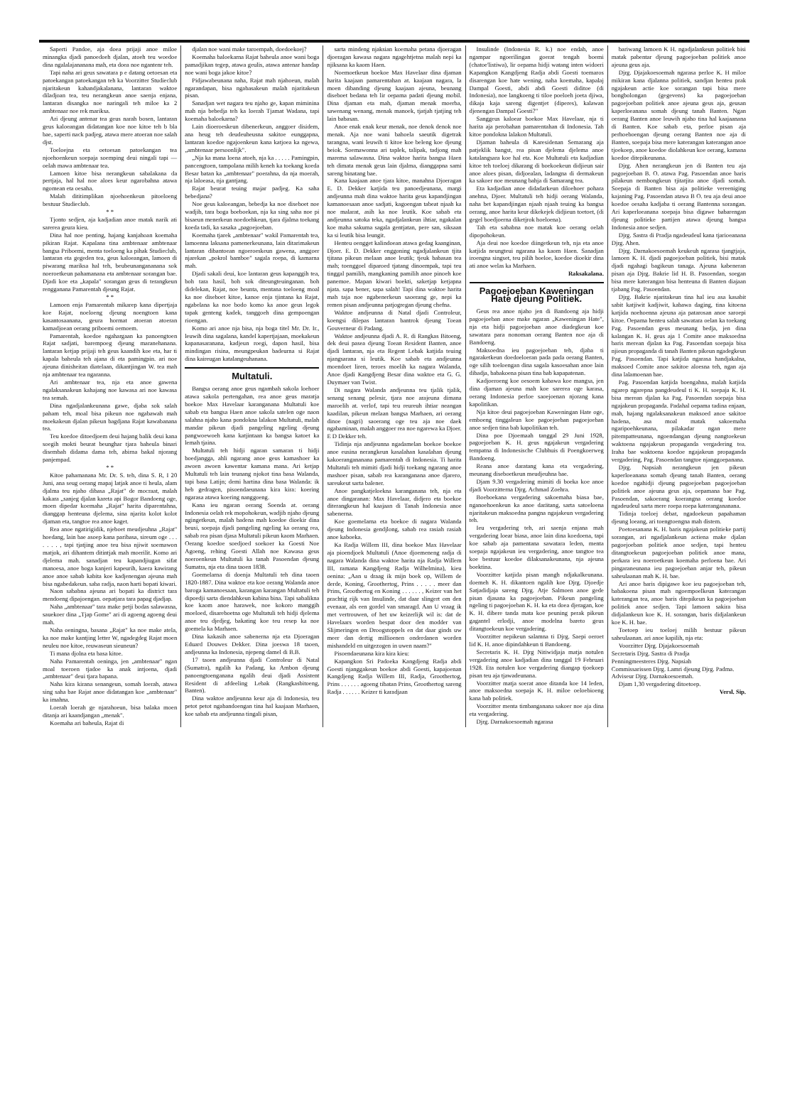Saperti Pandoe, aja doea prijaji anoe miloe minangka djadi panoedoeh djalan, atoeh teu woedoe dina ngalalajananana mah, eta doea noe ngantenr teh.
Tapi naha ari geus sawatara p e datang oetoesan eta patoekangan patoekangan teh ka Voorzitter Studieclub njaritakeun kahandjakalanana, lantaran waktoe diladjoan tea, teu nerangkeun anoe saenja enjana, lantaran disangka noe naringali teh miloe ka 2 ambtenaar noe rek mariksa.
Ari djeung antenar tea geus narah bosen, lantaran geus kaloeangan didatangan koe noe kitoe teh b bla bae, saperti nack padjeg, atawa mere atoeran noe salah djst.
Toeloejna eta oetoesan patoekangan tea njoehoenkeun soepaja soemping deui ningali tapi — oelah mawa ambtenaar tea.
Lamoen kitoe bisa nerangkeun sabalakana da pertjaja, hal hal noe aloes keur ngarobahna atawa ngomean eta oesaha.
Malah dititimplikan njoehoenkeun pitoeloeng bestuur Studieclub.
* *
Tjonto sedjen, aja kadjadian anoe matak narik ati sarerea geura kieu.
Dina hal noe penting, hajang kanjahoan koemaha pikiran Rajat. Kapalana tina ambtenaar ambtenaar bangsa Priboemi, menta toeloeng ka pihak Studieclub, lantaran eta gegeden tea, geus kaloeangan, lamoen di piwarang mariksa hal teh, beubeunangananana sok noeroetkeun pahamanana eta ambtenaar sorangan bae. Djadi koe eta „kapala" sorangan geus di terangkeun rengganana Pamarentah djeung Rajat.
* *
Lamoen enja Pamarentah mikarep kana dipertjaja koe Rajat, noeloeng djeung noengtoen kana kasantosaanana, geura hormat atoeran atoeran kamadjoean oerang priboemi oemoem.
Pamarentah, koedoe ngahargaan ka panoengtoen Rajat sadjati, barempoeg djeung maranehanana. lantaran ketjap prijaji teh geus kaandih koe eta, har ti kapala baheula teh ajana di eta pamingpin. ari noe ajeuna dinisheitan diatelaan, dikantjingan W. tea mah nja ambtenaar tea ngaranna.
Ari ambtenaar tea, nja eta anoe gawena ngalaksanakeun kahajang noe kawasa ari noe kawasa tea semah.
Dina ngadjalankeunana gawe, djaba sok salah paham teh, moal bisa pikeun noe ngabawah mah moekakeun djalan pikeun bagdjana Rajat kawabanana tea.
Teu koedoe ditoedjoem deui hajang balik deui kana soegih mokti beurat beunghar tjara baheula binari disembah didama dama teh, abirna bakal njorang panjempad.
* *
Kitoe pahamanana Mr. Dr. S. teh, dina S. R, I 20 Juni, ana seug oerang mapaj latjak anoe ti heula, alam djalma teu njaho dibasa „Rajat" de mocraat, malah kakara „sanjeg djalan kareta api Bogor Bandoeng oge, moen dipedar koemaha „Rajat" harita diparentahna, dianggap henteuna djelema, sina njarita kolot kolot djaman eta, tangtoe rea anoe kaget.
Rea anoe ngatirigidik, njeboet meudjeuhna „Rajat" hoedang, lain bae asoep kana paribasa, sireum oge . . . . . . . , tapi tjatjing anoe teu bisa njiwit soemawon matjok, ari dihantem ditintjak mah moerilit. Komo ari djelema mah. sanadjan teu kapandjiugan sifat manoesa, anoe boga kanjeri kapeurih, kaera kawirang anoe anoe sabab kabita koe kadjenengan ajeuna mah bisa ngabedakeun. saba radja, naon harti bopati kiwari.
Naon sababna ajeuna ari bopati ka district tara mendoeng dipajoengan. oepatjara tara papag djadjap.
Naha „ambtenaar" tara make petji bodas salawasna, sauekoer dina „Tjap Gome" ari di agoeng agoeng deui mah.
Naha oeningna, basana „Rajat" ka noe make atela, ka noe make kantjing letter W, ngadegdeg Rajat moen neuleu noe kitoe, reuwaseun sieuneun?
Ti mana djolna eta basa kitoe.
Naha Pamarentah oeninga, jen „ambtenaar" ngan moal toeroen tjadoe ka anak intjoena, djadi „ambtenaar" deui tjara bapana.
Naha kira kirana senangeun, somah loerah, atawa sing saha bae Rajat anoe didatangan koe „ambtenaar" ka imahna.
Loerah loerah ge njarahoeun, bisa balaka moen ditanja ari kaandjangan „menak".
Koemaha ari baheula, Rajat di
djalan noe wani make taroempah, doedoekoej?
Koemaha baloekarna Rajat baheula anoe wani boga pamadjikan tegep, atawa geulis, atawa antenar handap noe wani boga jakoe kitoe?
Pidjawabeunana naha, Rajat mah njahoeun, malah ngarandapan, bisa ngabasakeun malah njaritakeun pisan.
Sanadjan wet nagara teu njaho ge, kapan miminina mah nja bebedja teh ka loerah Tjamat Wadana, tapi koemaha baloekarna?
Lain dioeroeskeun dibenerkeun, anggoer disidem, ana heug teh deudeuheusna sakitoe eunggapna, lantaran koedoe ngajoenkeun kana katjoea ka ngewa, „ambtenaar persoonlijk".
„Nja ka mana loena atoeh, nja ka . . . . . Pamingpin, pancengtoen, tampolana milih keneh ka toekang koeda Besar batan ka „ambtenaar" poerahna, da nja moerah, nja laloeasa, nja gantjang.
Rajat beurat teuing majar padjeg. Ka saha bebedjana?
Noe geus kaloeangan, bebedja ka noe diseboet noe wadjib, tara boga boeboekan, nja ka sing saha noe pi bisaeun menerkeun noedoehkeun, tjara djalma toekang koeda tadi, ka sasaka „pagoejoeban.
Koemaha tjarek „ambtenaar" wakil Pamarentah tea, lamoenna laksana pamenerkeunana, lain ditarimakeun lantaran dibantoean ngoeroeskeun gawena, anggoer njarekan „pokrol bamboe" sagala roepa, di kamarna mah.
Djadi sakali deui, koe lantaran geus kapanggih tea, boh tara hasil, boh sok diteungteuinganan. boh didelekan, Rajat, noe beunta, mentana toeloeng moal ka noe diseboet kitoe, kanoe enja tjintana ka Rajat, ngabelana ka noe bodo komo ka anoe geus legok tapak genteng kadek, tanggoeh dina gempoengan rioengan.
Komo ari anoe nja bisa, nja boga titel Mr. Dr. Ir., leuwih dina sagalana, kandel kapertjajaan, moekakeun kapanasaranana, kadjeun roegi, dapon hasil, bisa mindingan risina, meungpeukan badeurna si Rajat dina kaireugan katalangeuhanana.
Multatuli.
Bangsa oerang anoe geus ngambah sakola loehoer atawa sakola pertengahan, rea anoe geus maratja boekoe Max Havelaar karanganana Multatuli koe sabab eta bangsa Haen anoe sakola satelen oge naon salahna njaho kana pondokna lalakon Multatuli, malah mandar pikeun djadi pangeling ngeling djeung pangwoewoeh kana katjintaan ka bangsa katoet ka lemah tjaina.
Multatuli teh hidji ngaran samaran ti hidji boedjangga, ahli ngarang anoe geus kamashoer ka awoen awoen kawentar kamana mana. Ari ketjap Multatuli teh lain teunang njokot tina basa Walanda, tapi basa Latijn; demi hartina dina basa Walanda: ik heb gedragen, pisoendaeunana kira kira: koering ngarasa atawa koering nanggoeng.
Kana ieu ngaran oerang Soenda at. oerang Indonesia oelah rek mopohokeun, wadjib njaho djeung ngingetkeun, malah badena mah koedoe dioekir dina beusi, soepaja djadi pangeling ngeling ka oerang rea, sabab rea pisan djasa Multatuli pikeun kaom Marhaen. Oerang koedoe soedjoed soekoer ka Goesti Noe Agoeng, rehing Goesti Allah noe Kawasa geus noeroenkeun Multatuli ka tanah Pasoendan djeung Sumatra, nja eta dina taoen 1838.
Goemelarna di doenja Multatuli teh dina taoen 1820-1887. Dina waktoe eta koe oerang Walanda anoe baroga kamanoesaan, karangan karangan Multatuli teh dipoedji sarta diendahkeun kabina bina. Tapi sabalikna koe kaom anoe harawek, noe kokoro manggih moeloed, disareboetna oge Multatuli teh hidji djelema anoe teu djedjeg, bakating koe teu resep ka noe goemela ka Marhaen.
Dina kakasih anoe sabenerna nja eta Djoeragan Eduard Douwes Dekker. Dina joeswa 18 taoen, andjeunna ka Indonesia, njepeng damel di B.B.
17 taoen andjeunna djadi Controleur di Natal (Sumatra), ngalih ka Padang, ka Ambon djeung panoengtoenganana ngalih deui djadi Assistent Resident di afdeeling Lebak (Rangkasbitoeng, Banten).
Dina waktoe andjeunna keur aja di Indonesia, teu petot petot ngabandoengan tina hal kaajaan Marhaen, koe sabab eta andjeunna tingali pisan,
sarta mindeng njaksian koemaha petana djoeragan djoeragan kawasa nagara ngagehtjetna malah nepi ka njiksana ka kaom Haen.
Noemoetkeun boekoe Max Havelaar dina djaman harita kaajaan pamarentahan at. kaajaan nagara, la moen dibanding djeung kaajaan ajeuna, beunang diseboet bedana teh lir oepama padati djeung mobil. Dina djaman eta mah, djaman menak moerba, sawenang wenang, menak manoek, tjatjah tjatjing teh lain babasan.
Anoe enak enak keur menak, noe denok denok noe menak. Aja noe wani bahoela saeutik digetrak tarangna, wani leuwih ti kitoe koe beleng koe djeung beiok. Soemawonna ari taplek, talipak, tadjong mah marema salawasna. Dina waktoe harita bangsa Haen teh dimata menak geus lain djalma, dianggapna sami sareng binatang bae.
Kana kaajaan anoe tjara kitoe, manahna Djoeragan E. D. Dekker katjida teu panoedjeunana, margi andjeunna mah dina waktoe harita geus kapandjingan kamanoesaan anoe sadjati, kagoengan tabeat njaah ka noe malarat, asih ka noe leutik. Koe sabab eta andjeunna satoka teka, ngadjalankeun ihtiar, ngakalan koe maha sakuma sagala gentjatan, pere san, siksaan ka si leutik bisa leungit.
Henteu oengget kalindoean atawa gedag kaanginan, Djoer. E. D. Dekker enggoning ngadjalankeun tjita tjitana pikeun melaan anoe leutik; tjeuk babasan tea mah; toenggoel diparoed tjatang dinoempak, tapi teu tinggal pamilih, mangkaning pamilih anoe pinoeh koe panemoe. Mapan kiwari boekti, saketjap ketjapna njata. sapa bener, sapa salah! Tapi dina waktoe harita mah taja noe ngabenerkeun saoerang ge, nepi ka remen pisan andjeunna patjogregan djeung chefna.
Waktoe andjeunna di Natal djadi Controleur, koengsi dilepas lantaran bantrok djeung Toean Gouverneur di Padang.
Waktoe andjeunna djadi A. R. di Rangkas Bitoeng, dek deui pasea djeung Toean Resident Banten, anoe djadi lantaran, nja eta Regent Lebak katjida teuing njangsarana si leutik. Koe sabab eta andjeunna moendoet liren, teroes moelih ka nagara Walanda, Anoe djadi Kangdjeng Besar dina waktoe eta G. G. Duymaer van Twist.
Di nagara Walanda andjeunna teu tjalik tjalik, senang senang pelesir, tjara noe arajeuna dimana maroelih at. verlof, tapi teu reureuh ihtiar neangan kaadilan, pikeun melaan bangsa Marhaen, ari oerang dinoe (nagri) saoerang oge teu aja noe daek ngabaminan, malah anggoer rea noe ngarewa ka Djoer. E D Dekker teh.
Tidinja nja andjeunna ngadamelan boekoe boekoe anoe eusina nerangkeun kasalahan kasalahan djeung kakoerangananana pamarentah di Indonesia. Ti harita Multatuli teh mimiti djadi hidji toekang ngarang anoe mashoer pisan, sabab rea karanganana anoe djarero, sareukeut sarta balener.
Anoe pangkatjeloekna karanganana teh, nja eta anoe dingaranan: Max Havelaar, didjero eta boekoe diterangkeun hal kaajaan di Tanah Indonesia anoe sabenerna.
Koe goemelarna eta boekoe di nagara Walanda djeung Indonesia gendjlong, sabab rea rasiah rasiah anoe kaboeka.
Ka Radja Willem III, dina boekoe Max Havelaar aja pioendjoek Multatuli (Anoe djoemeneng radja di nagara Walanda dina waktoe harita nja Radja Willem III, ramana Kangdjeng Radja Wilhelmina), kieu oenina: „Aan u draag ik mijn boek op, Willem de derde, Koning, Groothertog, Prins . . . . . meer dan Prins, Groothertog en Koning . . . . . . , Keizer van het prachtig rijk van Insulinde, dat daar slingert om den evenaar, als een gordel van smaragd. Aan U vraag ik met vertrouwen, of het uw keizerlijk wil is: dat de Havelaars worden bespat door den modder van Slijmeringen en Droogstoppels en dat daar ginds uw meer dan dertig millioenen onderdanen worden mishandeld en uitgezogen in uwen naam?"
Pisoendaeunana kira kira kieu:
Kapangkon Sri Padoeka Kangdjeng Radja abdi Goesti njanggakeun boekoe abdi Goesti, kapajoenan Kangdjeng Radja Willem III, Radja, Groothertog, Prins . . . . . . agoeng tibatan Prins, Groothertog sareng Radja . . . . . . Keizer ti karadjaan
Insulinde (Indonesia R. k.) noe endah, anoe ngampar ngoerilingan goerat tengah boemi (chatoe'listiwa), lir oepama hidji watang inten widoeri Kapangkon Kangdjeng Radja abdi Goesti toemaros disarengan koe hate wening, naha koemaha, kapalaj Dampal Goesti, abdi abdi Goesti diditoe (di Indonesia), noe langkoeng ti tiloe poeloeh joeta djiwa, dikaja kaja sareng digentjet (diperes), kalawan djenengan Dampal Goesti?"
Sanggeus kaloear boekoe Max Havelaar, nja ti harita aja perobahan pamarentahan di Indonesia. Tah kitoe pondokna lalakon Multatuli.
Djaman baheula di Karesidenan Semarang aja patjeklik bangst, rea pisan djelema djelema anoe katalangsara koe hal eta. Koe Multatuli eta kadjadian kitoe teh toeloej dikarang di boekoekeun didjieun sair anoe aloes pisan, didjoealan, ladangna di dermakeun ka sakoer noe meunang bahja di Samarang tea.
Eta kadjadian anoe didadarkeun diloehoer poharа anehna, Djoer. Multatuli teh hidji oerang Walanda, naha bet kapandjingan njaah njaah teuing ka bangsa oerang, anoe harita keur dikekejek didjieun toetoet, (di gegel boedjoerna diketjrok hoeloena).
Tah eta sababna noe matak koe oerang oelah dipopohokeun.
Aja deui noe koedoe diingetkeun teh, nja eta anoe katjida neungteui ngarana ka kaom Haen. Sanadjan iroengna singset, teu pilih boeloe, koedoe dioekir dina ati anoe welas ka Marhaen.
Raksakalana.
Pagoejoeban Kaweningan
Hate djeung Politiek.
Geus rea anoe njaho jen di Bandoeng aja hidji pagoejoeban anoe make ngaran „Kaweningan Hate", nja eta hidji pagoejoeban anoe diadegkeun koe sawatara para nonoman oerang Banten noe aja di Bandoeng.
Maksoedna ieu pagoejoeban teh, djaba ti ngaraketkeun doedoeloeran pada pada oerang Banten, oge silih toeloengan dina sagala kasoesahan anoe lain dibadja, babakoena pisan tina bab kapapatenan.
Kadjoeroeng koe oesoem kabawa koe mangsa, jen dina djaman ajeuna mah koe sarerea oge karasa, oerang Indonesia perloe saoejoenan njorang kana kapolitikan.
Nja kitoe deui pagoejoeban Kaweningan Hate oge, emboeng tinggaleun koe pagoejoeban pagoejoeban anoe sedjen tina bab kapolitikan teh.
Dina poe Djoemaah tanggal 29 Juni 1928, pagoejoeban K. H. geus ngajakeun vergadering tempatna di Indonesische Clubhuis di Poengkoerweg Bandoeng.
Reana anoe daratang kana eta vergadering, meunang diseboetkeun meudjeuhna bae.
Djam 9.30 vergadering mimiti di boeka koe anoe djadi Voorzitterna Djrg. Achmad Zoehra.
Boeboekana vergadering sakoemaha biasa bae, nganoehoenkeun ka anoe darätang, sarta satoeloena njaritakeun maksoedna pangna ngajakeun vergadering teh.
Ieu vergadering teh, ari saenja enjana mah vergadering loear biasa, anoe lain dina koedoena, tapi koe sabab aja pamentana sawatara leden, menta soepaja ngajakeun ieu vergadering, anoe tangtoe tea koe bestuur koedoe dilaksanakeunana, nja ajeuna boektina.
Voorzitter katjida pisan mangh ndjakalkeunana. doemeh K. H. dikantoen ngalih koe Djrg. Djoedje Satjadidjaja sareng Djrg. Atje Salmoen anoe gede pisan djasana ka pagoejoeban. Pikeun pangeling ngeling ti pagoejoeban K. H. ka eta doea djeragan, koe K. H. dibere tanda mata koe peuning perak pikeun gagantel erlodji, anoe modelna bareto geus ditangtoekeun koe vergadering.
Voorzitter nepikeun salamna ti Djrg. Saepi oeroet lid K. H. anoe dipindahkeun ti Bandoeng.
Secretaris K. H. Djrg Nitiwidjaja matja notulen vergadering anoe kadjadian dina tanggal 19 Februari 1928. Eta notulen koe vergadering diangap tjoekoep pisan teu aja tjawadeunana.
Voorzitter matja soerat anoe ditanda koe 14 leden, anoe maksoedna soepaja K. H. miloe oeloebioeng kana bab politiek.
Voorzitter menta timbanganana sakoer noe aja dina eta vergadering.
Djrg. Darnakoesoemah ngarasa
bariwang lamoen K H. ngadjalankeun politiek bisi matak pabentar djeung pagoejoeban politiek anoe ajeuna geus aja.
Djrg. Djajakoesoemah ngarasa perloe K. H miloe mikiran kana djalanna politiek, sandjan henteu prak ngajakeun actie koe sorangan tapi bisa mere bongbolongan (gegevens) ka pagoejoeban pagoejoeban politiek anoe ajeuna geus aja, geusan kaperloeanana somah djeung tanah Banten. Ngan oerang Banten anoe leuwih njaho tina hal kaajaanana di Banten. Koe sabab eta, perloe pisan aja perhoeboengan djeung oerang Banten noe aja di Banten, soepaja bisa mere katerangan katerangan anoe tjoekoep, anoe koedoe diolahkeun koe oerang, kamana koedoe ditepikeunana.
Djrg. Ahen nerangkeun jen di Banten teu aja pagoejoeban B. O. atawa Pag. Pasoendan anoe baris pilakeun nembongkeun tjitatjita anoe djadi somah. Soepaja di Banten bisa aja politieke vereeniging kajaning Pag. Pasoendan atawa B O. teu aja deui anoe koedoe oesaha kadjaba ti oerang Bantenna sorangan. Ari kaperloeanana soepaja bisa digawe babarengan djeung politieke partijen atawa djeung bangsa Indonesia anoe sedjen.
Djrg. Sastra di Pradja ngadeudeul kana tjarioeanana Djrg. Ahen.
Djrg. Darnakoesoemah keukeuh ngarasa tjangtjaja, lamoen K. H. djadi pagoejoeban politiek, bisi matak djadi ngahagi bagikeun tanaga. Ajeuna kabeneran pisan aja Djrg. Bakrie lid H. B. Pasoendan, soegan bisa mere katerangan bisa henteuna di Banten diajaan tjabang Pag. Pasoendan.
Djrg. Bakrie njaritakeun tina hal ieu asa kasabit sabit katjiwit kadjiwit, kabawa daging, tina kitoena katjida noehoenna ajeuna aja patarosan anoe saroepi kitoe. Oepama henteu salah sawatara oelan ka toekang Pag. Pasoendan geus meunang bedja, jen dina kalangan K. H. geus aja 1 Comite anoe maksoedna baris merean djalan ka Pag. Pasoendan soepaja bisa njieun propaganda di tanah Banten pikeun ngadegkeun Pag. Pasoendan. Tapi katjida ngarasa handjakalna, maksoed Comite anoe sakitoe aloesna teh, ngan aja dina lalamoenan bae.
Pag. Pasoendan katjida boengahna, malah katjida ngarep ngarepna pangdeudeul ti K. H. soepaja K. H. bisa merean djalan ka Pag. Pasoendan soepaja bisa ngajakeun propaganda. Padahal oepama tadina enjaan, mah, hajang ngalaksanakeun maksoed anoe sakitoe hadena, asa moal matak sakoemaha ngaripoehkeunana, pilakadar ngan mere pitempatteunana, ngoendangan djeung nangtoekeun waktoena ngajakeun propaganda vergadering tea. Iraha bae waktoena koedoe ngajakeun propaganda vergadering, Pag. Pasoendan tangtoe njanggoepanana.
Djrg. Napsiah nerangkeun jen pikeun kaperloeanana somah djeung tanah Banten, oerang koedoe ngahidji djeung pagoejoeban pagoejoeban politiek anoe ajeuna geus aja, oepamana bae Pag. Pasoendan, sakoerang koerangna oerang koedoe ngadeudeul sarta mere roepa roepa katerangananana.
Tidinja toeloej debat, ngadoekeun papahaman djeung loeang, ari toengtoengna mah distem.
Poetoesanana K. H. baris ngajakeun politieke partij sorangan, ari ngadjalankeun actiena make djalan pagoejoeban politiek anoe sedjen, tapi henteu ditangtoekeun pagoejoeban politiek anoe mana, perkara ieu noeroetkeun koemaha perloena bae. Ari pingaraneunana ieu pagoejoeban anjar teh, pikeun saheulaanan mah K. H. bae.
Ari anoe baris dipigawe koe ieu pagoejoeban teh, babakoena pisan mah ngoempoelkeun katerangan katerangan tea, anoe baris ditepikeun ka pagoejoeban politiek anoe sedjen. Tapi lamoen sakira bisa didjalankeun koe K. H. sorangan, baris didjalankeun koe K. H. bae.
Toetoep ieu toeloej milih bestuur pikeun saheulaanan. ari anoe kapilih, nja eta:
Voorzitter Djrg. Djajakoesoemah
Secretaris Djrg. Sastra di Pradja
Penningmeesteres Djrg. Napsiah
Commissarissen Djrg. Lamri djeung Djrg. Padma.
Adviseur Djrg. Darnakoesoemah.
Djam 1,30 vergadering ditoetoep.
Versl. Sip.